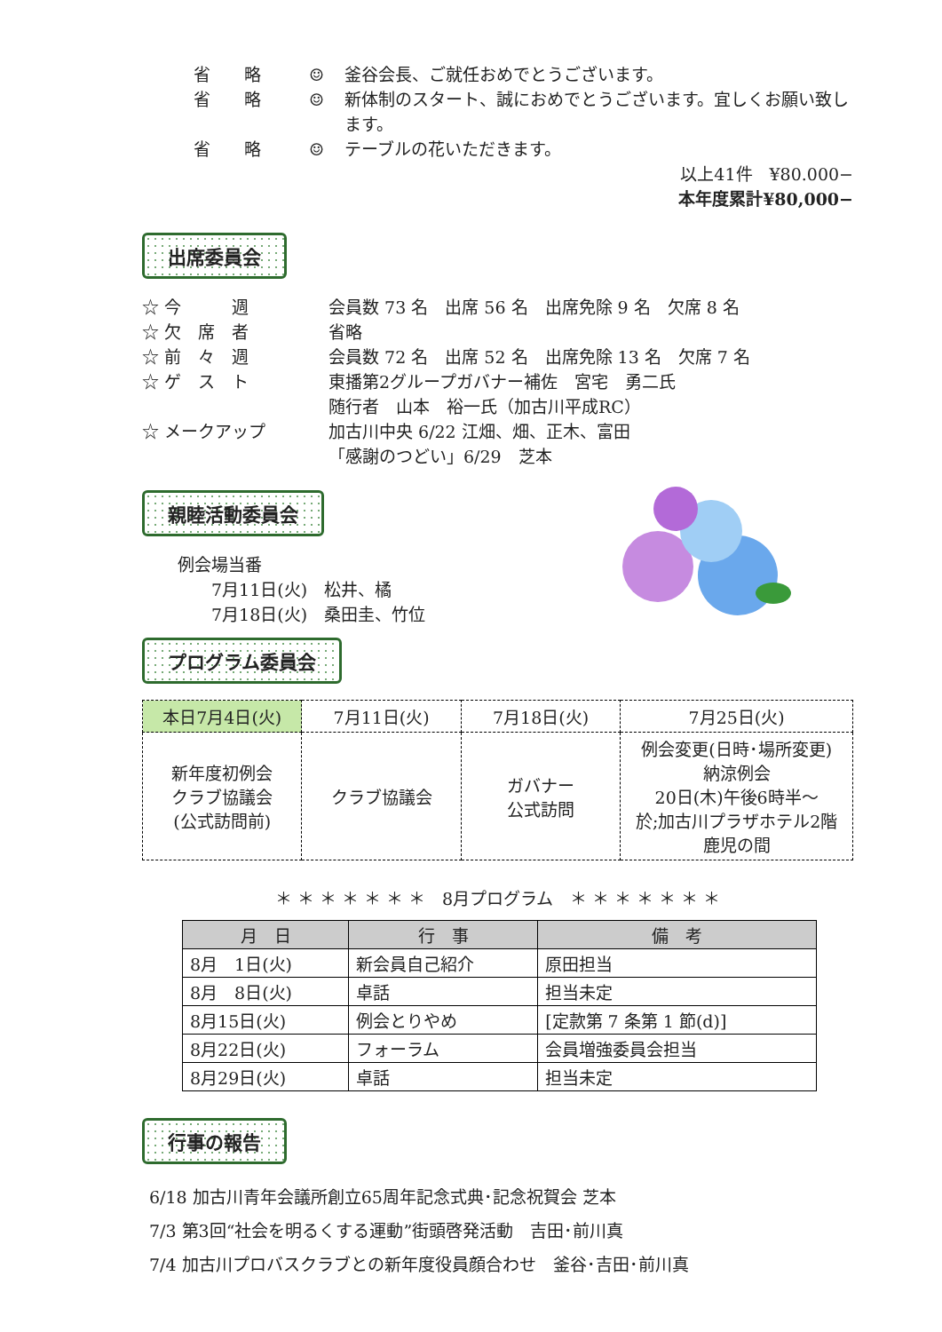省　　略 ☺ 釜谷会長、ご就任おめでとうございます。
省　　略 ☺ 新体制のスタート、誠におめでとうございます。宜しくお願い致します。
省　　略 ☺ テーブルの花いただきます。
以上41件　¥80.000−
本年度累計¥80,000−
出席委員会
☆ 今　　　週 会員数 73 名　出席 56 名　出席免除 9 名　欠席 8 名
☆ 欠　席　者 省略
☆ 前　々　週 会員数 72 名　出席 52 名　出席免除 13 名　欠席 7 名
☆ ゲ　ス　ト 東播第2グループガバナー補佐　宮宅　勇二氏
随行者　山本　裕一氏（加古川平成RC）
☆ メークアップ 加古川中央 6/22 江畑、畑、正木、富田
「感謝のつどい」6/29　芝本
親睦活動委員会
例会場当番
　　7月11日(火)　松井、橘
　　7月18日(火)　桑田圭、竹位
プログラム委員会
| 本日7月4日(火) | 7月11日(火) | 7月18日(火) | 7月25日(火) |
| --- | --- | --- | --- |
| 新年度初例会 クラブ協議会 (公式訪問前) | クラブ協議会 | ガバナー 公式訪問 | 例会変更(日時･場所変更) 納涼例会 20日(木)午後6時半～ 於;加古川プラザホテル2階 鹿児の間 |
＊ ＊ ＊ ＊ ＊ ＊ ＊　8月プログラム　＊ ＊ ＊ ＊ ＊ ＊ ＊
| 月 日 | 行 事 | 備 考 |
| --- | --- | --- |
| 8月 1日(火) | 新会員自己紹介 | 原田担当 |
| 8月 8日(火) | 卓話 | 担当未定 |
| 8月15日(火) | 例会とりやめ | [定款第 7 条第 1 節(d)] |
| 8月22日(火) | フォーラム | 会員増強委員会担当 |
| 8月29日(火) | 卓話 | 担当未定 |
行事の報告
6/18 加古川青年会議所創立65周年記念式典･記念祝賀会 芝本
7/3 第3回“社会を明るくする運動”街頭啓発活動　吉田･前川真
7/4 加古川プロバスクラブとの新年度役員顔合わせ　釜谷･吉田･前川真